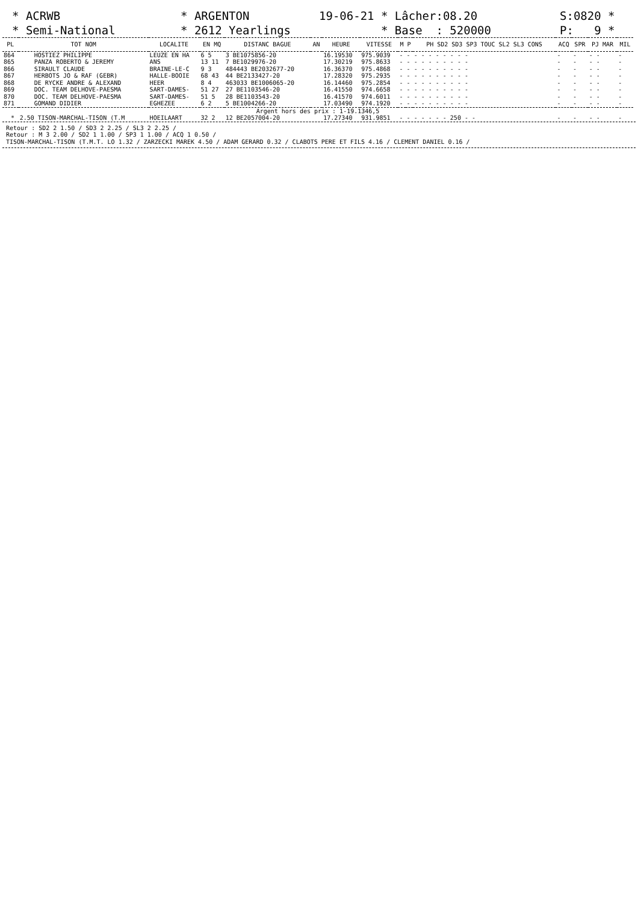* ACRWB * Semi-National
* ARGENTON * 2612 Yearlings
19-06-21 * Lâcher:08.20 * Base : 520000
S:0820 * P: 9 *
| PL | TOT NOM | LOCALITE | EN MQ | DISTANC BAGUE | AN | HEURE | VITESSE | M | P | PH SD2 SD3 SP3 TOUC SL2 SL3 CONS | ACQ | SPR | PJ MAR | MIL |
| --- | --- | --- | --- | --- | --- | --- | --- | --- | --- | --- | --- | --- | --- | --- |
| 864 | HOSTIEZ PHILIPPE | LEUZE EN HA | 6 5 | 3 BE1075856-20 | | 16.19530 | 975.9039 | - | - | - - - - - - - - | - | - | - - | - |
| 865 | PANZA ROBERTO & JEREMY | ANS | 13 11 | 7 BE1029976-20 | | 17.30219 | 975.8633 | - | - | - - - - - - - - | - | - | - - | - |
| 866 | SIRAULT CLAUDE | BRAINE-LE-C | 9 3 | 484443 BE2032677-20 | | 16.36370 | 975.4868 | - | - | - - - - - - - - | - | - | - - | - |
| 867 | HERBOTS JO & RAF (GEBR) | HALLE-BOOIE | 68 43 | 44 BE2133427-20 | | 17.28320 | 975.2935 | - | - | - - - - - - - - | - | - | - - | - |
| 868 | DE RYCKE ANDRE & ALEXAND | HEER | 8 4 | 463033 BE1006065-20 | | 16.14460 | 975.2854 | - | - | - - - - - - - - | - | - | - - | - |
| 869 | DOC. TEAM DELHOVE-PAESMA | SART-DAMES- | 51 27 | 27 BE1103546-20 | | 16.41550 | 974.6658 | - | - | - - - - - - - - | - | - | - - | - |
| 870 | DOC. TEAM DELHOVE-PAESMA | SART-DAMES- | 51 5 | 28 BE1103543-20 | | 16.41570 | 974.6011 | - | - | - - - - - - - - | - | - | - - | - |
| 871 | GOMAND DIDIER | EGHEZEE | 6 2 | 5 BE1004266-20 | | 17.03490 | 974.1920 | - | - | - - - - - - - - | - | - | - - | - |
| Argent hors des prix : 1-19.1346,5 | | | | | | | | | | | | | | |
| * | 2.50 TISON-MARCHAL-TISON (T.M | HOEILAART | 32 2 | 12 BE2057004-20 | | 17.27340 | 931.9851 | - | - | - - - - - 250 - - | - | - | - - | - |
Retour : SD2 2 1.50 / SD3 2 2.25 / SL3 2 2.25 / Retour : M 3 2.00 / SD2 1 1.00 / SP3 1 1.00 / ACQ 1 0.50 / TISON-MARCHAL-TISON (T.M.T. LO 1.32 / ZARZECKI MAREK 4.50 / ADAM GERARD 0.32 / CLABOTS PERE ET FILS 4.16 / CLEMENT DANIEL 0.16 /